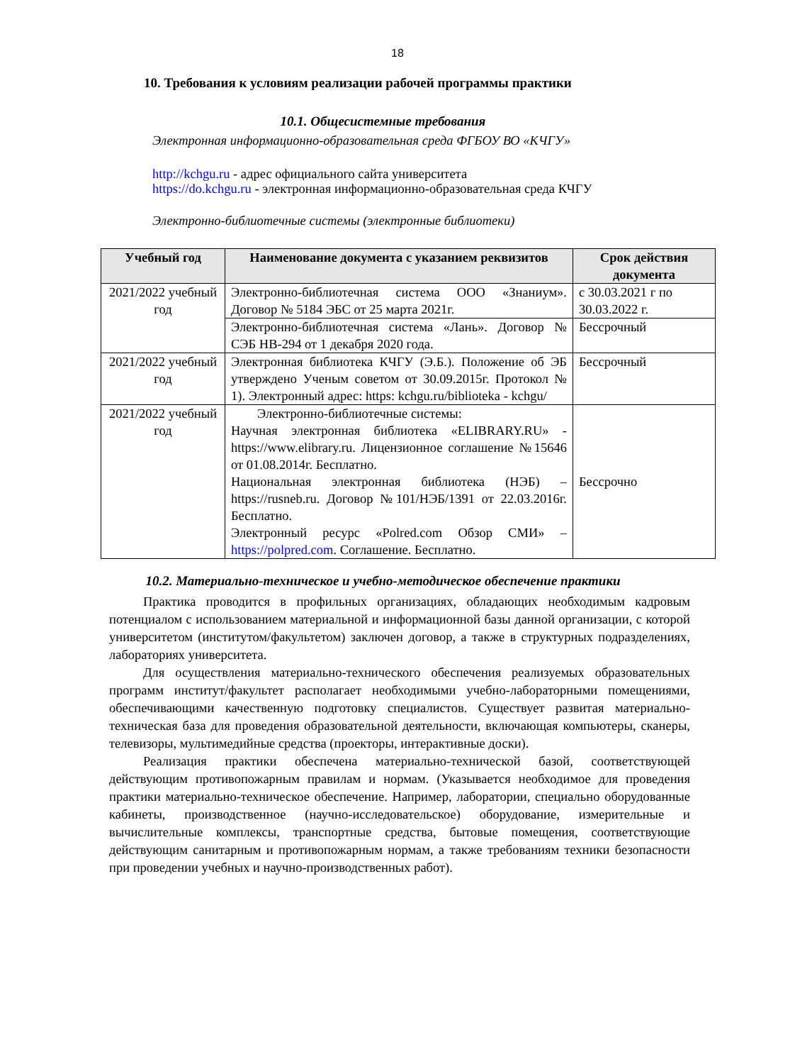18
10. Требования к условиям реализации рабочей программы практики
10.1. Общесистемные требования
Электронная информационно-образовательная среда ФГБОУ ВО «КЧГУ»
http://kchgu.ru - адрес официального сайта университета
https://do.kchgu.ru - электронная информационно-образовательная среда КЧГУ
Электронно-библиотечные системы (электронные библиотеки)
| Учебный год | Наименование документа с указанием реквизитов | Срок действия документа |
| --- | --- | --- |
| 2021/2022 учебный год | Электронно-библиотечная система ООО «Знаниум». Договор № 5184 ЭБС от 25 марта 2021г. | с 30.03.2021 г по 30.03.2022 г. |
| | Электронно-библиотечная система «Лань». Договор № СЭБ НВ-294 от 1 декабря 2020 года. | Бессрочный |
| 2021/2022 учебный год | Электронная библиотека КЧГУ (Э.Б.). Положение об ЭБ утверждено Ученым советом от 30.09.2015г. Протокол № 1). Электронный адрес: https: kchgu.ru/biblioteka - kchgu/ | Бессрочный |
| 2021/2022 учебный год | Электронно-библиотечные системы: Научная электронная библиотека «ELIBRARY.RU» - https://www.elibrary.ru. Лицензионное соглашение №15646 от 01.08.2014г. Бесплатно. Национальная электронная библиотека (НЭБ) – https://rusneb.ru. Договор №101/НЭБ/1391 от 22.03.2016г. Бесплатно. Электронный ресурс «Polred.com Обзор СМИ» – https://polpred.com . Соглашение. Бесплатно. | Бессрочно |
10.2. Материально-техническое и учебно-методическое обеспечение практики
Практика проводится в профильных организациях, обладающих необходимым кадровым потенциалом с использованием материальной и информационной базы данной организации, с которой университетом (институтом/факультетом) заключен договор, а также в структурных подразделениях, лабораториях университета.
Для осуществления материально-технического обеспечения реализуемых образовательных программ институт/факультет располагает необходимыми учебно-лабораторными помещениями, обеспечивающими качественную подготовку специалистов. Существует развитая материально-техническая база для проведения образовательной деятельности, включающая компьютеры, сканеры, телевизоры, мультимедийные средства (проекторы, интерактивные доски).
Реализация практики обеспечена материально-технической базой, соответствующей действующим противопожарным правилам и нормам. (Указывается необходимое для проведения практики материально-техническое обеспечение. Например, лаборатории, специально оборудованные кабинеты, производственное (научно-исследовательское) оборудование, измерительные и вычислительные комплексы, транспортные средства, бытовые помещения, соответствующие действующим санитарным и противопожарным нормам, а также требованиям техники безопасности при проведении учебных и научно-производственных работ).